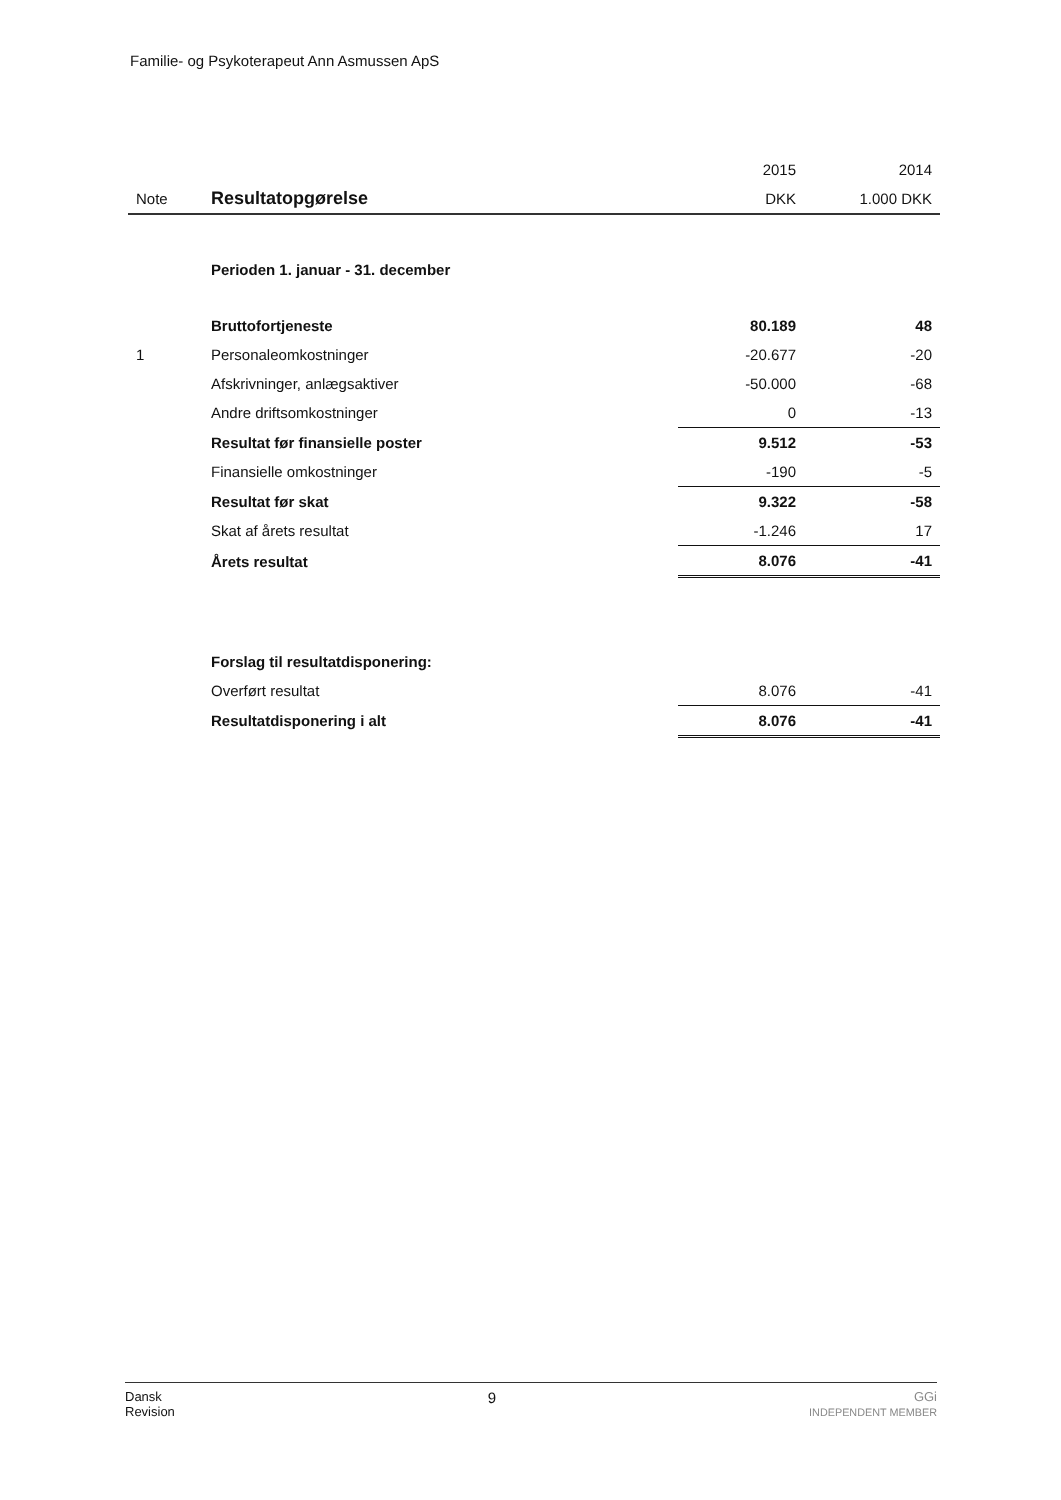Familie- og Psykoterapeut Ann Asmussen ApS
| | | 2015 | 2014 |
| Note | Resultatopgørelse | DKK | 1.000 DKK |
| | Perioden 1. januar - 31. december | | |
| | Bruttofortjeneste | 80.189 | 48 |
| 1 | Personaleomkostninger | -20.677 | -20 |
| | Afskrivninger, anlægsaktiver | -50.000 | -68 |
| | Andre driftsomkostninger | 0 | -13 |
| | Resultat før finansielle poster | 9.512 | -53 |
| | Finansielle omkostninger | -190 | -5 |
| | Resultat før skat | 9.322 | -58 |
| | Skat af årets resultat | -1.246 | 17 |
| | Årets resultat | 8.076 | -41 |
| | Forslag til resultatdisponering: | | |
| | Overført resultat | 8.076 | -41 |
| | Resultatdisponering i alt | 8.076 | -41 |
Dansk
Revision 9 GGi
INDEPENDENT MEMBER